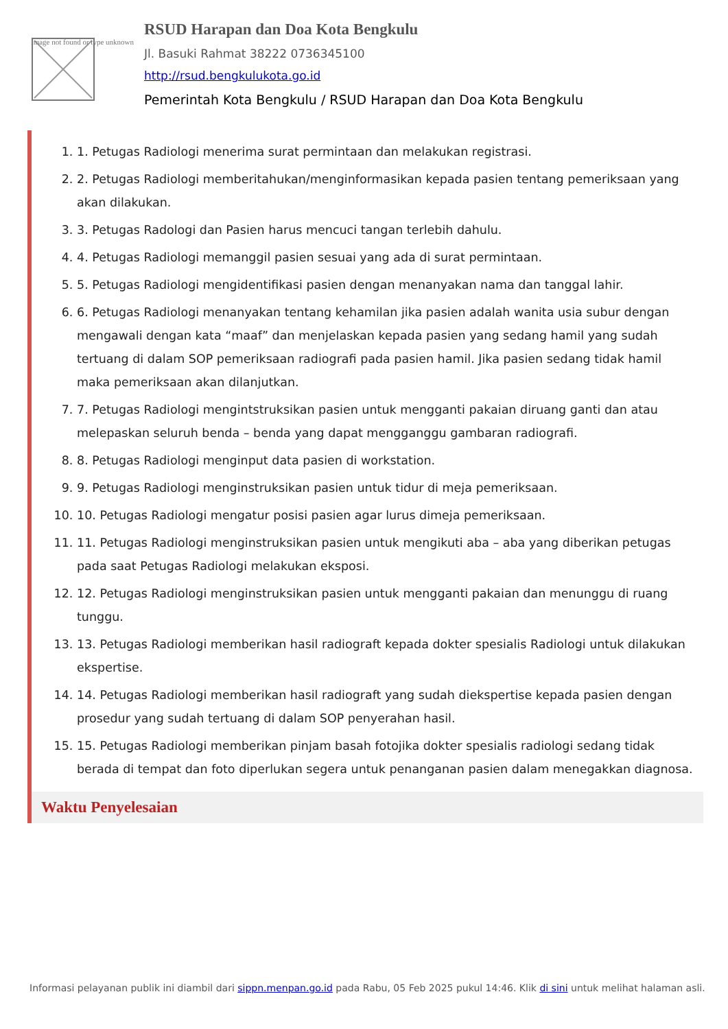Image not found or type unknown
RSUD Harapan dan Doa Kota Bengkulu
Jl. Basuki Rahmat 38222 0736345100
http://rsud.bengkulukota.go.id
Pemerintah Kota Bengkulu / RSUD Harapan dan Doa Kota Bengkulu
1. 1. Petugas Radiologi menerima surat permintaan dan melakukan registrasi.
2. 2. Petugas Radiologi memberitahukan/menginformasikan kepada pasien tentang pemeriksaan yang akan dilakukan.
3. 3. Petugas Radologi dan Pasien harus mencuci tangan terlebih dahulu.
4. 4. Petugas Radiologi memanggil pasien sesuai yang ada di surat permintaan.
5. 5. Petugas Radiologi mengidentifikasi pasien dengan menanyakan nama dan tanggal lahir.
6. 6. Petugas Radiologi menanyakan tentang kehamilan jika pasien adalah wanita usia subur dengan mengawali dengan kata “maaf” dan menjelaskan kepada pasien yang sedang hamil yang sudah tertuang di dalam SOP pemeriksaan radiografi pada pasien hamil. Jika pasien sedang tidak hamil maka pemeriksaan akan dilanjutkan.
7. 7. Petugas Radiologi mengintstruksikan pasien untuk mengganti pakaian diruang ganti dan atau melepaskan seluruh benda – benda yang dapat mengganggu gambaran radiografi.
8. 8. Petugas Radiologi menginput data pasien di workstation.
9. 9. Petugas Radiologi menginstruksikan pasien untuk tidur di meja pemeriksaan.
10. 10. Petugas Radiologi mengatur posisi pasien agar lurus dimeja pemeriksaan.
11. 11. Petugas Radiologi menginstruksikan pasien untuk mengikuti aba – aba yang diberikan petugas pada saat Petugas Radiologi melakukan eksposi.
12. 12. Petugas Radiologi menginstruksikan pasien untuk mengganti pakaian dan menunggu di ruang tunggu.
13. 13. Petugas Radiologi memberikan hasil radiograft kepada dokter spesialis Radiologi untuk dilakukan ekspertise.
14. 14. Petugas Radiologi memberikan hasil radiograft yang sudah diekspertise kepada pasien dengan prosedur yang sudah tertuang di dalam SOP penyerahan hasil.
15. 15. Petugas Radiologi memberikan pinjam basah fotojika dokter spesialis radiologi sedang tidak berada di tempat dan foto diperlukan segera untuk penanganan pasien dalam menegakkan diagnosa.
Waktu Penyelesaian
Informasi pelayanan publik ini diambil dari sippn.menpan.go.id pada Rabu, 05 Feb 2025 pukul 14:46. Klik di sini untuk melihat halaman asli.